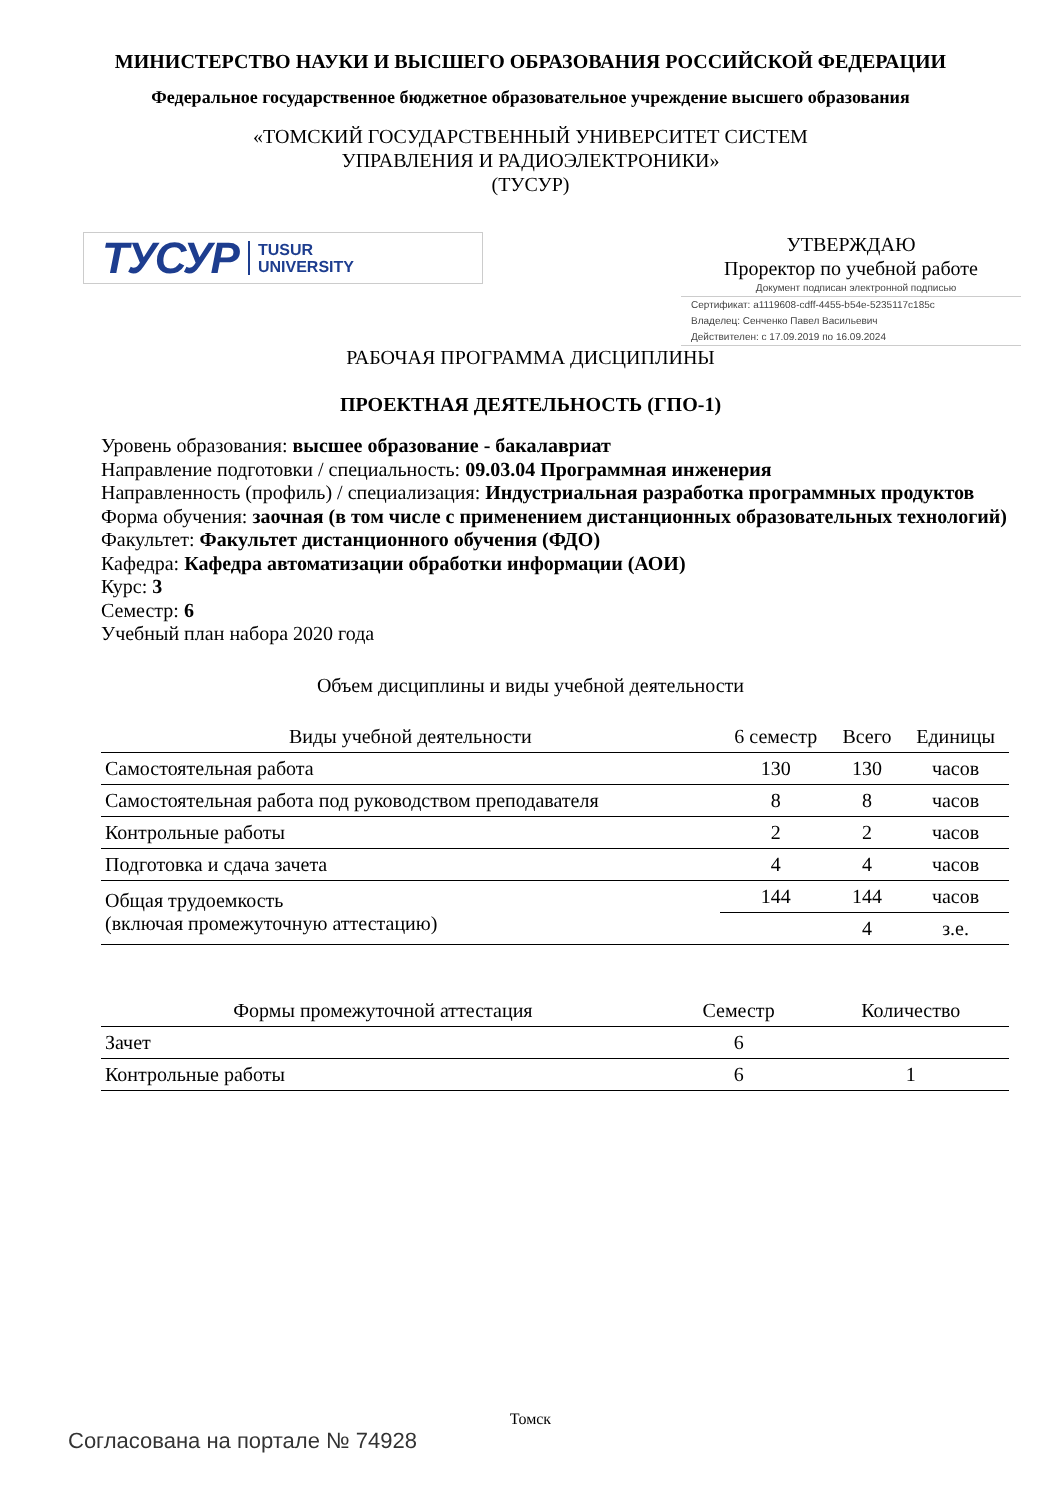МИНИСТЕРСТВО НАУКИ И ВЫСШЕГО ОБРАЗОВАНИЯ РОССИЙСКОЙ ФЕДЕРАЦИИ
Федеральное государственное бюджетное образовательное учреждение высшего образования
«ТОМСКИЙ ГОСУДАРСТВЕННЫЙ УНИВЕРСИТЕТ СИСТЕМ
УПРАВЛЕНИЯ И РАДИОЭЛЕКТРОНИКИ»
(ТУСУР)
ТУСУР TUSUR
UNIVERSITY
УТВЕРЖДАЮ
Проректор по учебной работе
Документ подписан электронной подписью
Сертификат: a1119608-cdff-4455-b54e-5235117c185c
Владелец: Сенченко Павел Васильевич
Действителен: с 17.09.2019 по 16.09.2024
РАБОЧАЯ ПРОГРАММА ДИСЦИПЛИНЫ
ПРОЕКТНАЯ ДЕЯТЕЛЬНОСТЬ (ГПО-1)
Уровень образования: высшее образование - бакалавриат
Направление подготовки / специальность: 09.03.04 Программная инженерия
Направленность (профиль) / специализация: Индустриальная разработка программных продуктов
Форма обучения: заочная (в том числе с применением дистанционных образовательных технологий)
Факультет: Факультет дистанционного обучения (ФДО)
Кафедра: Кафедра автоматизации обработки информации (АОИ)
Курс: 3
Семестр: 6
Учебный план набора 2020 года
Объем дисциплины и виды учебной деятельности
| Виды учебной деятельности | 6 семестр | Всего | Единицы |
| --- | --- | --- | --- |
| Самостоятельная работа | 130 | 130 | часов |
| Самостоятельная работа под руководством преподавателя | 8 | 8 | часов |
| Контрольные работы | 2 | 2 | часов |
| Подготовка и сдача зачета | 4 | 4 | часов |
| Общая трудоемкость (включая промежуточную аттестацию) | 144 | 144 | часов |
| | | 4 | з.е. |
| Формы промежуточной аттестация | Семестр | Количество |
| --- | --- | --- |
| Зачет | 6 | |
| Контрольные работы | 6 | 1 |
Томск
Согласована на портале № 74928